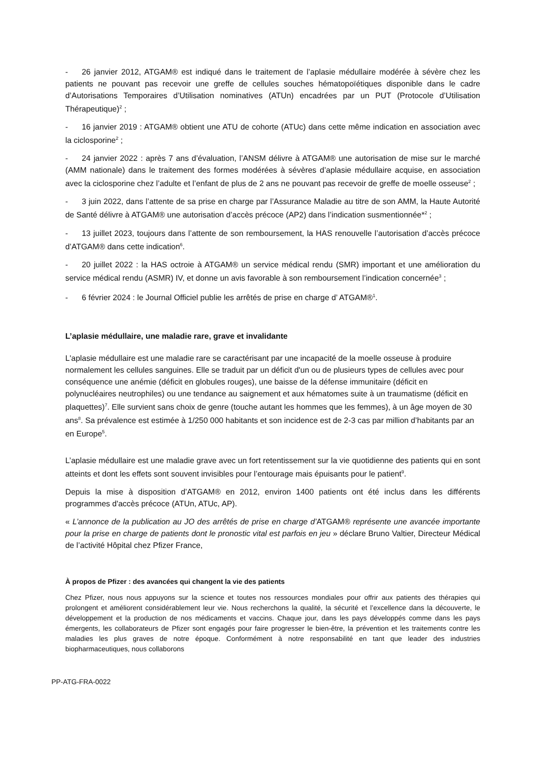- 26 janvier 2012, ATGAM® est indiqué dans le traitement de l’aplasie médullaire modérée à sévère chez les patients ne pouvant pas recevoir une greffe de cellules souches hématopoïétiques disponible dans le cadre d’Autorisations Temporaires d’Utilisation nominatives (ATUn) encadrées par un PUT (Protocole d’Utilisation Thérapeutique)<sup>2</sup> ;
- 16 janvier 2019 : ATGAM® obtient une ATU de cohorte (ATUc) dans cette même indication en association avec la ciclosporine<sup>2</sup> ;
- 24 janvier 2022 : après 7 ans d’évaluation, l’ANSM délivre à ATGAM® une autorisation de mise sur le marché (AMM nationale) dans le traitement des formes modérées à sévères d’aplasie médullaire acquise, en association avec la ciclosporine chez l’adulte et l’enfant de plus de 2 ans ne pouvant pas recevoir de greffe de moelle osseuse<sup>2</sup> ;
- 3 juin 2022, dans l’attente de sa prise en charge par l’Assurance Maladie au titre de son AMM, la Haute Autorité de Santé délivre à ATGAM® une autorisation d’accès précoce (AP2) dans l’indication susmentionnée*<sup>2</sup> ;
- 13 juillet 2023, toujours dans l’attente de son remboursement, la HAS renouvelle l’autorisation d’accès précoce d’ATGAM® dans cette indication<sup>6</sup>.
- 20 juillet 2022 : la HAS octroie à ATGAM® un service médical rendu (SMR) important et une amélioration du service médical rendu (ASMR) IV, et donne un avis favorable à son remboursement l’indication concernée<sup>3</sup> ;
- 6 février 2024 : le Journal Officiel publie les arrêtés de prise en charge d’ ATGAM®<sup>1</sup>.
L’aplasie médullaire, une maladie rare, grave et invalidante
L'aplasie médullaire est une maladie rare se caractérisant par une incapacité de la moelle osseuse à produire normalement les cellules sanguines. Elle se traduit par un déficit d'un ou de plusieurs types de cellules avec pour conséquence une anémie (déficit en globules rouges), une baisse de la défense immunitaire (déficit en polynucléaires neutrophiles) ou une tendance au saignement et aux hématomes suite à un traumatisme (déficit en plaquettes)<sup>7</sup>. Elle survient sans choix de genre (touche autant les hommes que les femmes), à un âge moyen de 30 ans<sup>8</sup>. Sa prévalence est estimée à 1/250 000 habitants et son incidence est de 2-3 cas par million d’habitants par an en Europe<sup>5</sup>.
L’aplasie médullaire est une maladie grave avec un fort retentissement sur la vie quotidienne des patients qui en sont atteints et dont les effets sont souvent invisibles pour l’entourage mais épuisants pour le patient<sup>9</sup>.
Depuis la mise à disposition d’ATGAM® en 2012, environ 1400 patients ont été inclus dans les différents programmes d'accès précoce (ATUn, ATUc, AP).
« L’annonce de la publication au JO des arrêtés de prise en charge d’ATGAM® représente une avancée importante pour la prise en charge de patients dont le pronostic vital est parfois en jeu » déclare Bruno Valtier, Directeur Médical de l’activité Hôpital chez Pfizer France,
À propos de Pfizer : des avancées qui changent la vie des patients
Chez Pfizer, nous nous appuyons sur la science et toutes nos ressources mondiales pour offrir aux patients des thérapies qui prolongent et améliorent considérablement leur vie. Nous recherchons la qualité, la sécurité et l’excellence dans la découverte, le développement et la production de nos médicaments et vaccins. Chaque jour, dans les pays développés comme dans les pays émergents, les collaborateurs de Pfizer sont engagés pour faire progresser le bien-être, la prévention et les traitements contre les maladies les plus graves de notre époque. Conformément à notre responsabilité en tant que leader des industries biopharmaceutiques, nous collaborons
PP-ATG-FRA-0022